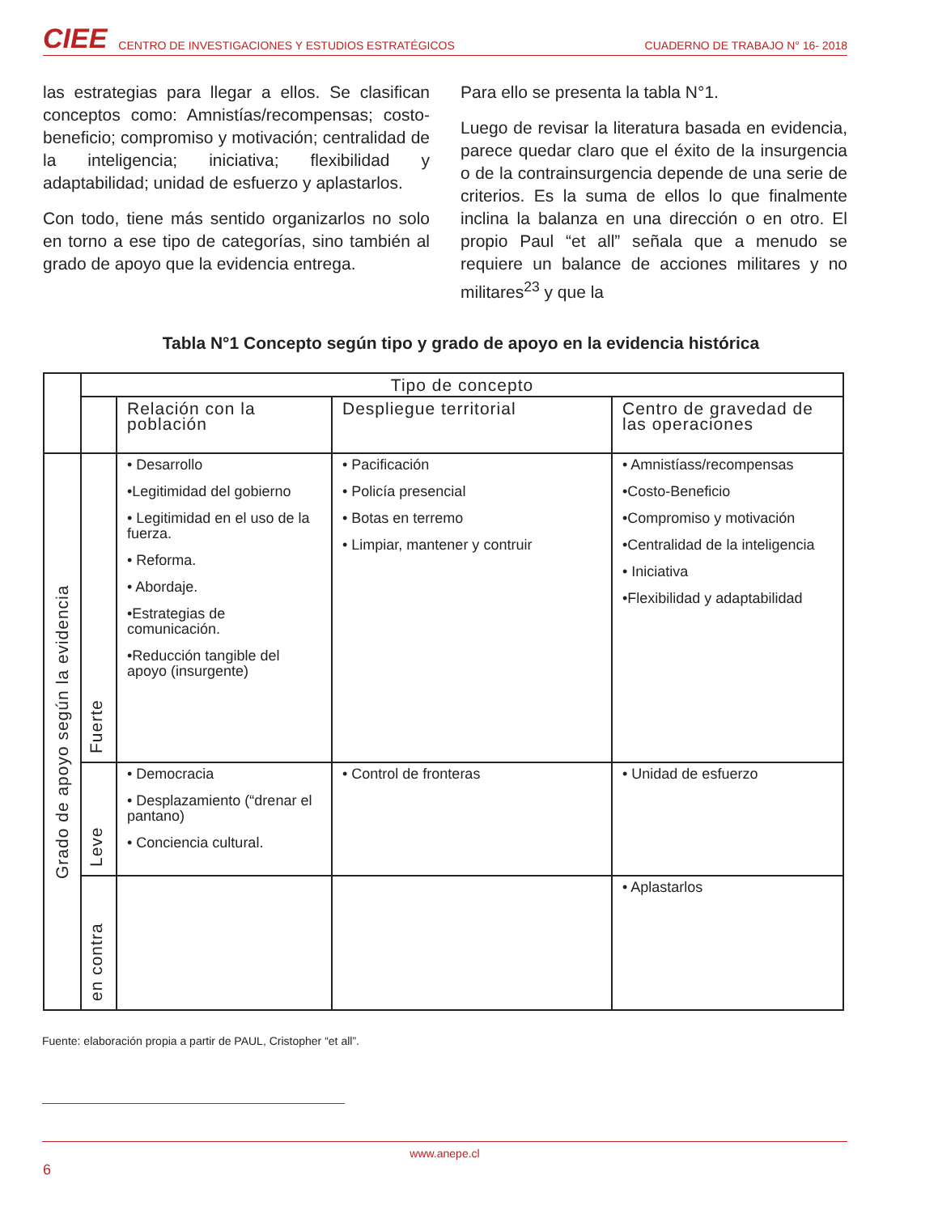CIEE CENTRO DE INVESTIGACIONES Y ESTUDIOS ESTRATÉGICOS CUADERNO DE TRABAJO N° 16- 2018
las estrategias para llegar a ellos. Se clasifican conceptos como: Amnistías/recompensas; costo-beneficio; compromiso y motivación; centralidad de la inteligencia; iniciativa; flexibilidad y adaptabilidad; unidad de esfuerzo y aplastarlos.
Con todo, tiene más sentido organizarlos no solo en torno a ese tipo de categorías, sino también al grado de apoyo que la evidencia entrega.
Para ello se presenta la tabla N°1.
Luego de revisar la literatura basada en evidencia, parece quedar claro que el éxito de la insurgencia o de la contrainsurgencia depende de una serie de criterios. Es la suma de ellos lo que finalmente inclina la balanza en una dirección o en otro. El propio Paul “et all” señala que a menudo se requiere un balance de acciones militares y no militares<sup>23</sup> y que la
Tabla N°1 Concepto según tipo y grado de apoyo en la evidencia histórica
| | Tipo de concepto | | | |
| --- | --- | --- | --- | --- |
| | | Relación con la población | Despliegue territorial | Centro de gravedad de las operaciones |
| Grado de apoyo según la evidencia | Fuerte | • Desarrollo •Legitimidad del gobierno • Legitimidad en el uso de la fuerza. • Reforma. • Abordaje. •Estrategias de comunicación. •Reducción tangible del apoyo (insurgente) | • Pacificación • Policía presencial • Botas en terremo • Limpiar, mantener y contruir | • Amnistíass/recompensas •Costo-Beneficio •Compromiso y motivación •Centralidad de la inteligencia • Iniciativa •Flexibilidad y adaptabilidad |
| | Leve | • Democracia • Desplazamiento (“drenar el pantano) • Conciencia cultural. | • Control de fronteras | • Unidad de esfuerzo |
| | en contra | | | • Aplastarlos |
Fuente: elaboración propia a partir de PAUL, Cristopher “et all”.
www.anepe.cl
6